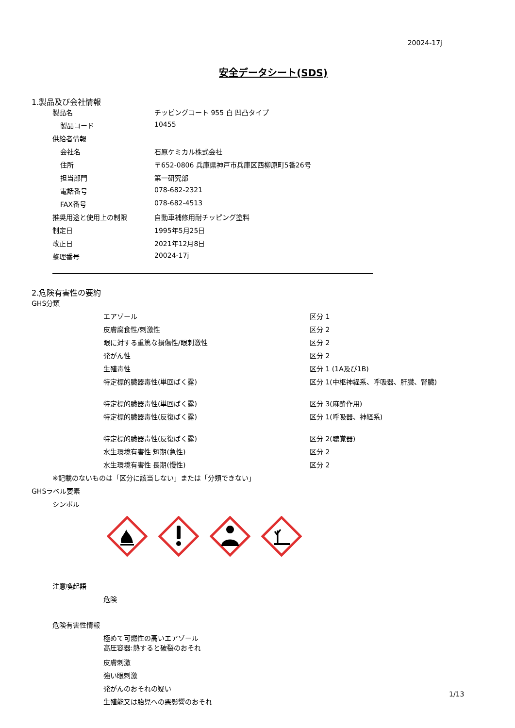20024-17j
安全データシート(SDS)
1.製品及び会社情報
| 製品名 | チッピングコート 955 白 凹凸タイプ |
| 製品コード | 10455 |
| 供給者情報 | |
| 会社名 | 石原ケミカル株式会社 |
| 住所 | 〒652-0806 兵庫県神戸市兵庫区西柳原町5番26号 |
| 担当部門 | 第一研究部 |
| 電話番号 | 078-682-2321 |
| FAX番号 | 078-682-4513 |
| 推奨用途と使用上の制限 | 自動車補修用耐チッピング塗料 |
| 制定日 | 1995年5月25日 |
| 改正日 | 2021年12月8日 |
| 整理番号 | 20024-17j |
2.危険有害性の要約
GHS分類
| エアゾール | 区分 1 |
| 皮膚腐食性/刺激性 | 区分 2 |
| 眼に対する重篤な損傷性/眼刺激性 | 区分 2 |
| 発がん性 | 区分 2 |
| 生殖毒性 | 区分 1 (1A及び1B) |
| 特定標的臓器毒性(単回ばく露) | 区分 1(中枢神経系、呼吸器、肝臓、腎臓) |
| 特定標的臓器毒性(単回ばく露) | 区分 3(麻酔作用) |
| 特定標的臓器毒性(反復ばく露) | 区分 1(呼吸器、神経系) |
| 特定標的臓器毒性(反復ばく露) | 区分 2(聴覚器) |
| 水生環境有害性 短期(急性) | 区分 2 |
| 水生環境有害性 長期(慢性) | 区分 2 |
※記載のないものは「区分に該当しない」または「分類できない」
GHSラベル要素
シンボル
注意喚起語
危険
危険有害性情報
極めて可燃性の高いエアゾール
高圧容器:熱すると破裂のおそれ
皮膚刺激
強い眼刺激
発がんのおそれの疑い
生殖能又は胎児への悪影響のおそれ
1/13